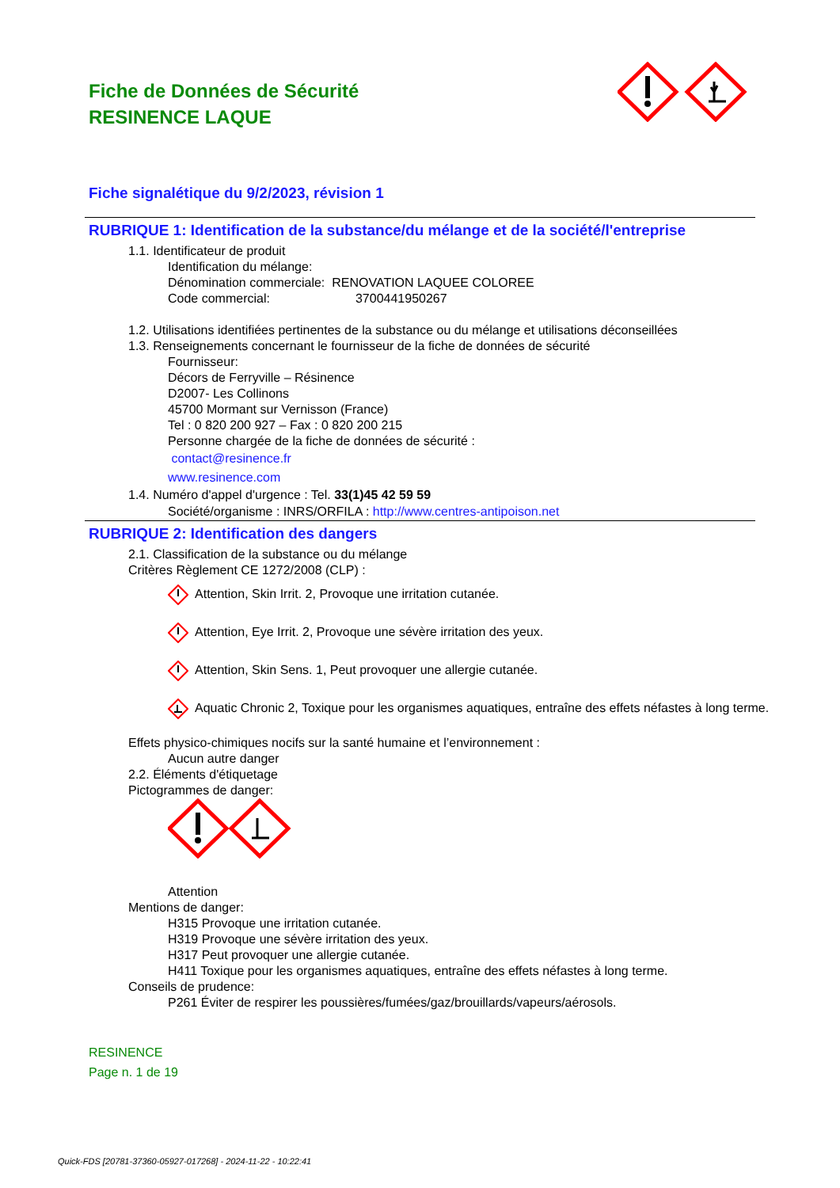Fiche de Données de Sécurité
RESINENCE LAQUE
Fiche signalétique du 9/2/2023, révision 1
RUBRIQUE 1: Identification de la substance/du mélange et de la société/l'entreprise
1.1. Identificateur de produit
Identification du mélange:
Dénomination commerciale: RENOVATION LAQUEE COLOREE
Code commercial: 3700441950267
1.2. Utilisations identifiées pertinentes de la substance ou du mélange et utilisations déconseillées
1.3. Renseignements concernant le fournisseur de la fiche de données de sécurité
Fournisseur:
Décors de Ferryville – Résinence
D2007- Les Collinons
45700 Mormant sur Vernisson (France)
Tel : 0 820 200 927 – Fax : 0 820 200 215
Personne chargée de la fiche de données de sécurité :
contact@resinence.fr
www.resinence.com
1.4. Numéro d'appel d'urgence : Tel. 33(1)45 42 59 59
Société/organisme : INRS/ORFILA : http://www.centres-antipoison.net
RUBRIQUE 2: Identification des dangers
2.1. Classification de la substance ou du mélange
Critères Règlement CE 1272/2008 (CLP) :
Attention, Skin Irrit. 2, Provoque une irritation cutanée.
Attention, Eye Irrit. 2, Provoque une sévère irritation des yeux.
Attention, Skin Sens. 1, Peut provoquer une allergie cutanée.
Aquatic Chronic 2, Toxique pour les organismes aquatiques, entraîne des effets néfastes à long terme.
Effets physico-chimiques nocifs sur la santé humaine et l’environnement :
Aucun autre danger
2.2. Éléments d'étiquetage
Pictogrammes de danger:
Attention
Mentions de danger:
H315 Provoque une irritation cutanée.
H319 Provoque une sévère irritation des yeux.
H317 Peut provoquer une allergie cutanée.
H411 Toxique pour les organismes aquatiques, entraîne des effets néfastes à long terme.
Conseils de prudence:
P261 Éviter de respirer les poussières/fumées/gaz/brouillards/vapeurs/aérosols.
RESINENCE
Page n. 1 de 19
Quick-FDS [20781-37360-05927-017268] - 2024-11-22 - 10:22:41